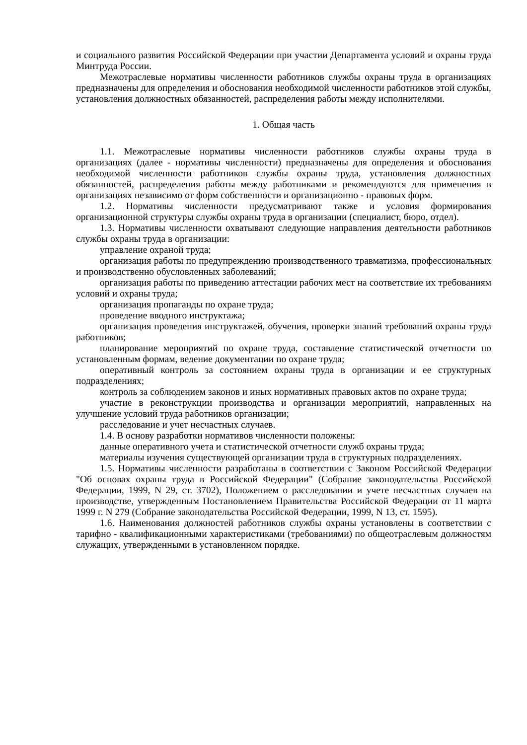и социального развития Российской Федерации при участии Департамента условий и охраны труда Минтруда России.
Межотраслевые нормативы численности работников службы охраны труда в организациях предназначены для определения и обоснования необходимой численности работников этой службы, установления должностных обязанностей, распределения работы между исполнителями.
1. Общая часть
1.1. Межотраслевые нормативы численности работников службы охраны труда в организациях (далее - нормативы численности) предназначены для определения и обоснования необходимой численности работников службы охраны труда, установления должностных обязанностей, распределения работы между работниками и рекомендуются для применения в организациях независимо от форм собственности и организационно - правовых форм.
1.2. Нормативы численности предусматривают также и условия формирования организационной структуры службы охраны труда в организации (специалист, бюро, отдел).
1.3. Нормативы численности охватывают следующие направления деятельности работников службы охраны труда в организации:
управление охраной труда;
организация работы по предупреждению производственного травматизма, профессиональных и производственно обусловленных заболеваний;
организация работы по приведению аттестации рабочих мест на соответствие их требованиям условий и охраны труда;
организация пропаганды по охране труда;
проведение вводного инструктажа;
организация проведения инструктажей, обучения, проверки знаний требований охраны труда работников;
планирование мероприятий по охране труда, составление статистической отчетности по установленным формам, ведение документации по охране труда;
оперативный контроль за состоянием охраны труда в организации и ее структурных подразделениях;
контроль за соблюдением законов и иных нормативных правовых актов по охране труда;
участие в реконструкции производства и организации мероприятий, направленных на улучшение условий труда работников организации;
расследование и учет несчастных случаев.
1.4. В основу разработки нормативов численности положены:
данные оперативного учета и статистической отчетности служб охраны труда;
материалы изучения существующей организации труда в структурных подразделениях.
1.5. Нормативы численности разработаны в соответствии с Законом Российской Федерации "Об основах охраны труда в Российской Федерации" (Собрание законодательства Российской Федерации, 1999, N 29, ст. 3702), Положением о расследовании и учете несчастных случаев на производстве, утвержденным Постановлением Правительства Российской Федерации от 11 марта 1999 г. N 279 (Собрание законодательства Российской Федерации, 1999, N 13, ст. 1595).
1.6. Наименования должностей работников службы охраны установлены в соответствии с тарифно - квалификационными характеристиками (требованиями) по общеотраслевым должностям служащих, утвержденными в установленном порядке.